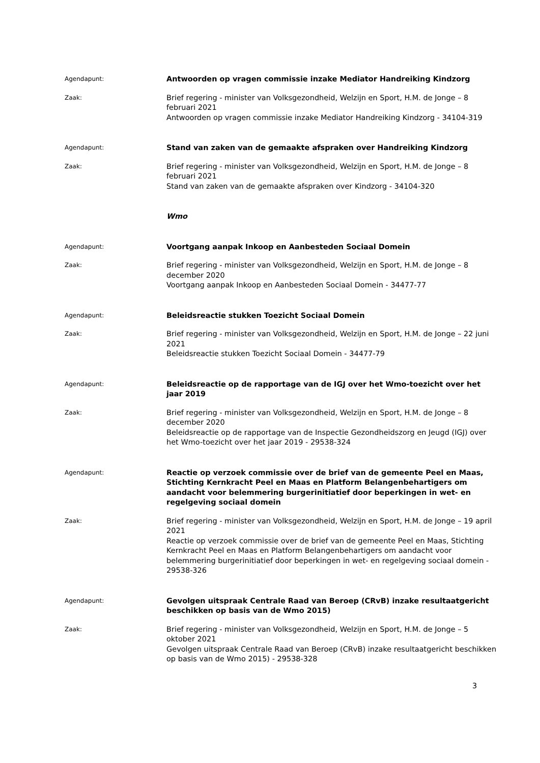Agendapunt:
Antwoorden op vragen commissie inzake Mediator Handreiking Kindzorg
Zaak:
Brief regering - minister van Volksgezondheid, Welzijn en Sport, H.M. de Jonge – 8 februari 2021
Antwoorden op vragen commissie inzake Mediator Handreiking Kindzorg - 34104-319
Agendapunt:
Stand van zaken van de gemaakte afspraken over Handreiking Kindzorg
Zaak:
Brief regering - minister van Volksgezondheid, Welzijn en Sport, H.M. de Jonge – 8 februari 2021
Stand van zaken van de gemaakte afspraken over Kindzorg - 34104-320
Wmo
Agendapunt:
Voortgang aanpak Inkoop en Aanbesteden Sociaal Domein
Zaak:
Brief regering - minister van Volksgezondheid, Welzijn en Sport, H.M. de Jonge – 8 december 2020
Voortgang aanpak Inkoop en Aanbesteden Sociaal Domein - 34477-77
Agendapunt:
Beleidsreactie stukken Toezicht Sociaal Domein
Zaak:
Brief regering - minister van Volksgezondheid, Welzijn en Sport, H.M. de Jonge – 22 juni 2021
Beleidsreactie stukken Toezicht Sociaal Domein - 34477-79
Agendapunt:
Beleidsreactie op de rapportage van de IGJ over het Wmo-toezicht over het jaar 2019
Zaak:
Brief regering - minister van Volksgezondheid, Welzijn en Sport, H.M. de Jonge – 8 december 2020
Beleidsreactie op de rapportage van de Inspectie Gezondheidszorg en Jeugd (IGJ) over het Wmo-toezicht over het jaar 2019 - 29538-324
Agendapunt:
Reactie op verzoek commissie over de brief van de gemeente Peel en Maas, Stichting Kernkracht Peel en Maas en Platform Belangenbehartigers om aandacht voor belemmering burgerinitiatief door beperkingen in wet- en regelgeving sociaal domein
Zaak:
Brief regering - minister van Volksgezondheid, Welzijn en Sport, H.M. de Jonge – 19 april 2021
Reactie op verzoek commissie over de brief van de gemeente Peel en Maas, Stichting Kernkracht Peel en Maas en Platform Belangenbehartigers om aandacht voor belemmering burgerinitiatief door beperkingen in wet- en regelgeving sociaal domein - 29538-326
Agendapunt:
Gevolgen uitspraak Centrale Raad van Beroep (CRvB) inzake resultaatgericht beschikken op basis van de Wmo 2015)
Zaak:
Brief regering - minister van Volksgezondheid, Welzijn en Sport, H.M. de Jonge – 5 oktober 2021
Gevolgen uitspraak Centrale Raad van Beroep (CRvB) inzake resultaatgericht beschikken op basis van de Wmo 2015) - 29538-328
3